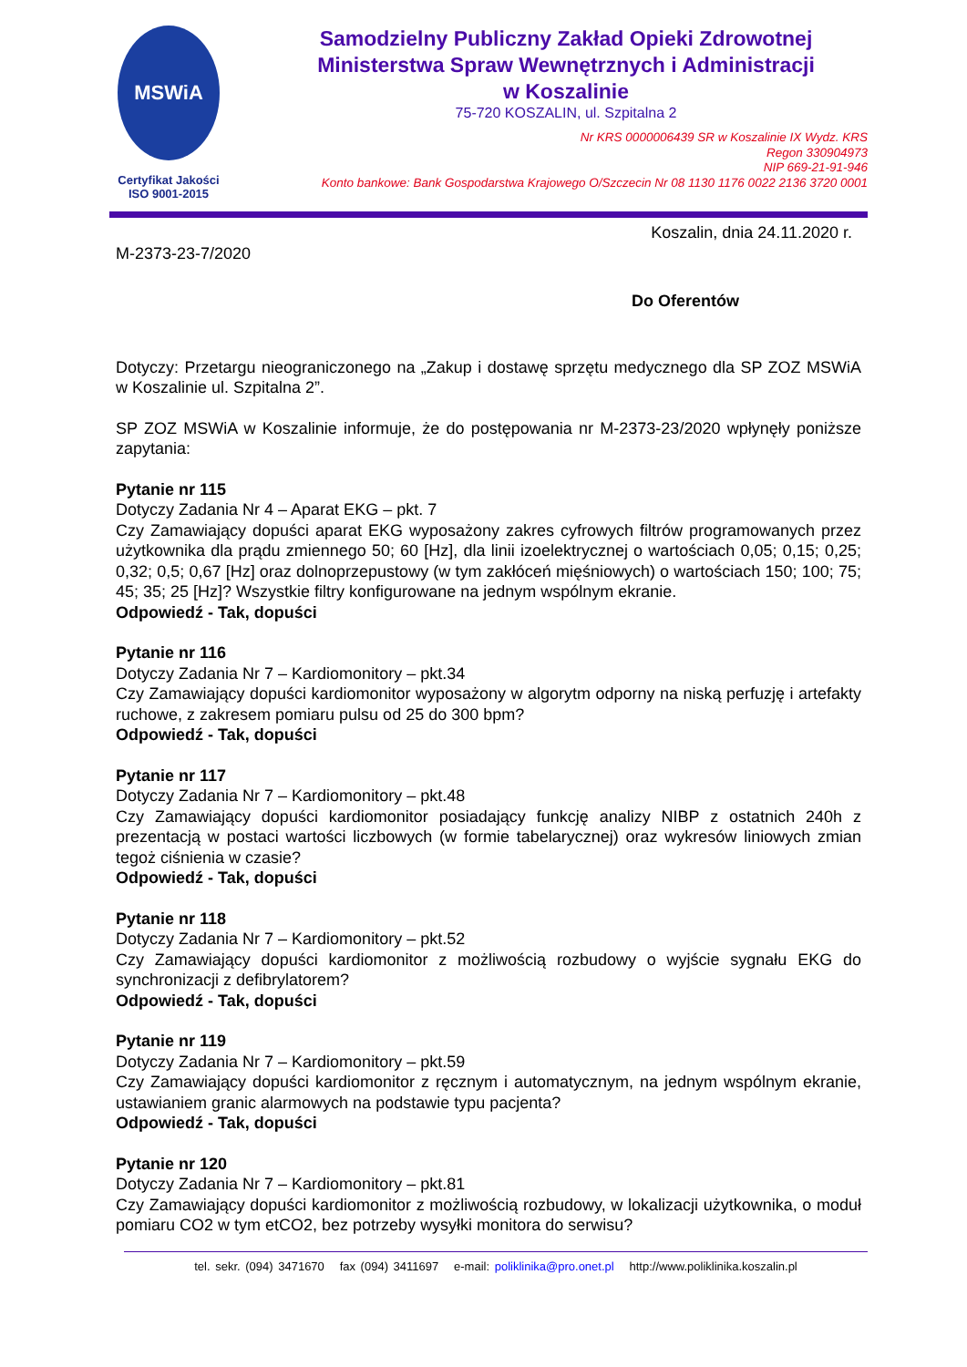MSWiA
Certyfikat Jakości
ISO 9001-2015
Samodzielny Publiczny Zakład Opieki Zdrowotnej
Ministerstwa Spraw Wewnętrznych i Administracji
w Koszalinie
75-720 KOSZALIN, ul. Szpitalna 2
Nr KRS 0000006439 SR w Koszalinie IX Wydz. KRS
Regon 330904973
NIP 669-21-91-946
Konto bankowe: Bank Gospodarstwa Krajowego O/Szczecin Nr 08 1130 1176 0022 2136 3720 0001
Koszalin, dnia 24.11.2020 r.
M-2373-23-7/2020
Do Oferentów
Dotyczy: Przetargu nieograniczonego na „Zakup i dostawę sprzętu medycznego dla SP ZOZ MSWiA w Koszalinie ul. Szpitalna 2”.
SP ZOZ MSWiA w Koszalinie informuje, że do postępowania nr M-2373-23/2020 wpłynęły poniższe zapytania:
Pytanie nr 115
Dotyczy Zadania Nr 4 – Aparat EKG – pkt. 7
Czy Zamawiający dopuści aparat EKG wyposażony zakres cyfrowych filtrów programowanych przez użytkownika dla prądu zmiennego 50; 60 [Hz], dla linii izoelektrycznej o wartościach 0,05; 0,15; 0,25; 0,32; 0,5; 0,67 [Hz] oraz dolnoprzepustowy (w tym zakłóceń mięśniowych) o wartościach 150; 100; 75; 45; 35; 25 [Hz]? Wszystkie filtry konfigurowane na jednym wspólnym ekranie.
Odpowiedź - Tak, dopuści
Pytanie nr 116
Dotyczy Zadania Nr 7 – Kardiomonitory – pkt.34
Czy Zamawiający dopuści kardiomonitor wyposażony w algorytm odporny na niską perfuzję i artefakty ruchowe, z zakresem pomiaru pulsu od 25 do 300 bpm?
Odpowiedź - Tak, dopuści
Pytanie nr 117
Dotyczy Zadania Nr 7 – Kardiomonitory – pkt.48
Czy Zamawiający dopuści kardiomonitor posiadający funkcję analizy NIBP z ostatnich 240h z prezentacją w postaci wartości liczbowych (w formie tabelarycznej) oraz wykresów liniowych zmian tegoż ciśnienia w czasie?
Odpowiedź - Tak, dopuści
Pytanie nr 118
Dotyczy Zadania Nr 7 – Kardiomonitory – pkt.52
Czy Zamawiający dopuści kardiomonitor z możliwością rozbudowy o wyjście sygnału EKG do synchronizacji z defibrylatorem?
Odpowiedź - Tak, dopuści
Pytanie nr 119
Dotyczy Zadania Nr 7 – Kardiomonitory – pkt.59
Czy Zamawiający dopuści kardiomonitor z ręcznym i automatycznym, na jednym wspólnym ekranie, ustawianiem granic alarmowych na podstawie typu pacjenta?
Odpowiedź - Tak, dopuści
Pytanie nr 120
Dotyczy Zadania Nr 7 – Kardiomonitory – pkt.81
Czy Zamawiający dopuści kardiomonitor z możliwością rozbudowy, w lokalizacji użytkownika, o moduł pomiaru CO2 w tym etCO2, bez potrzeby wysyłki monitora do serwisu?
tel. sekr. (094) 3471670 fax (094) 3411697 e-mail: poliklinika@pro.onet.pl http://www.poliklinika.koszalin.pl